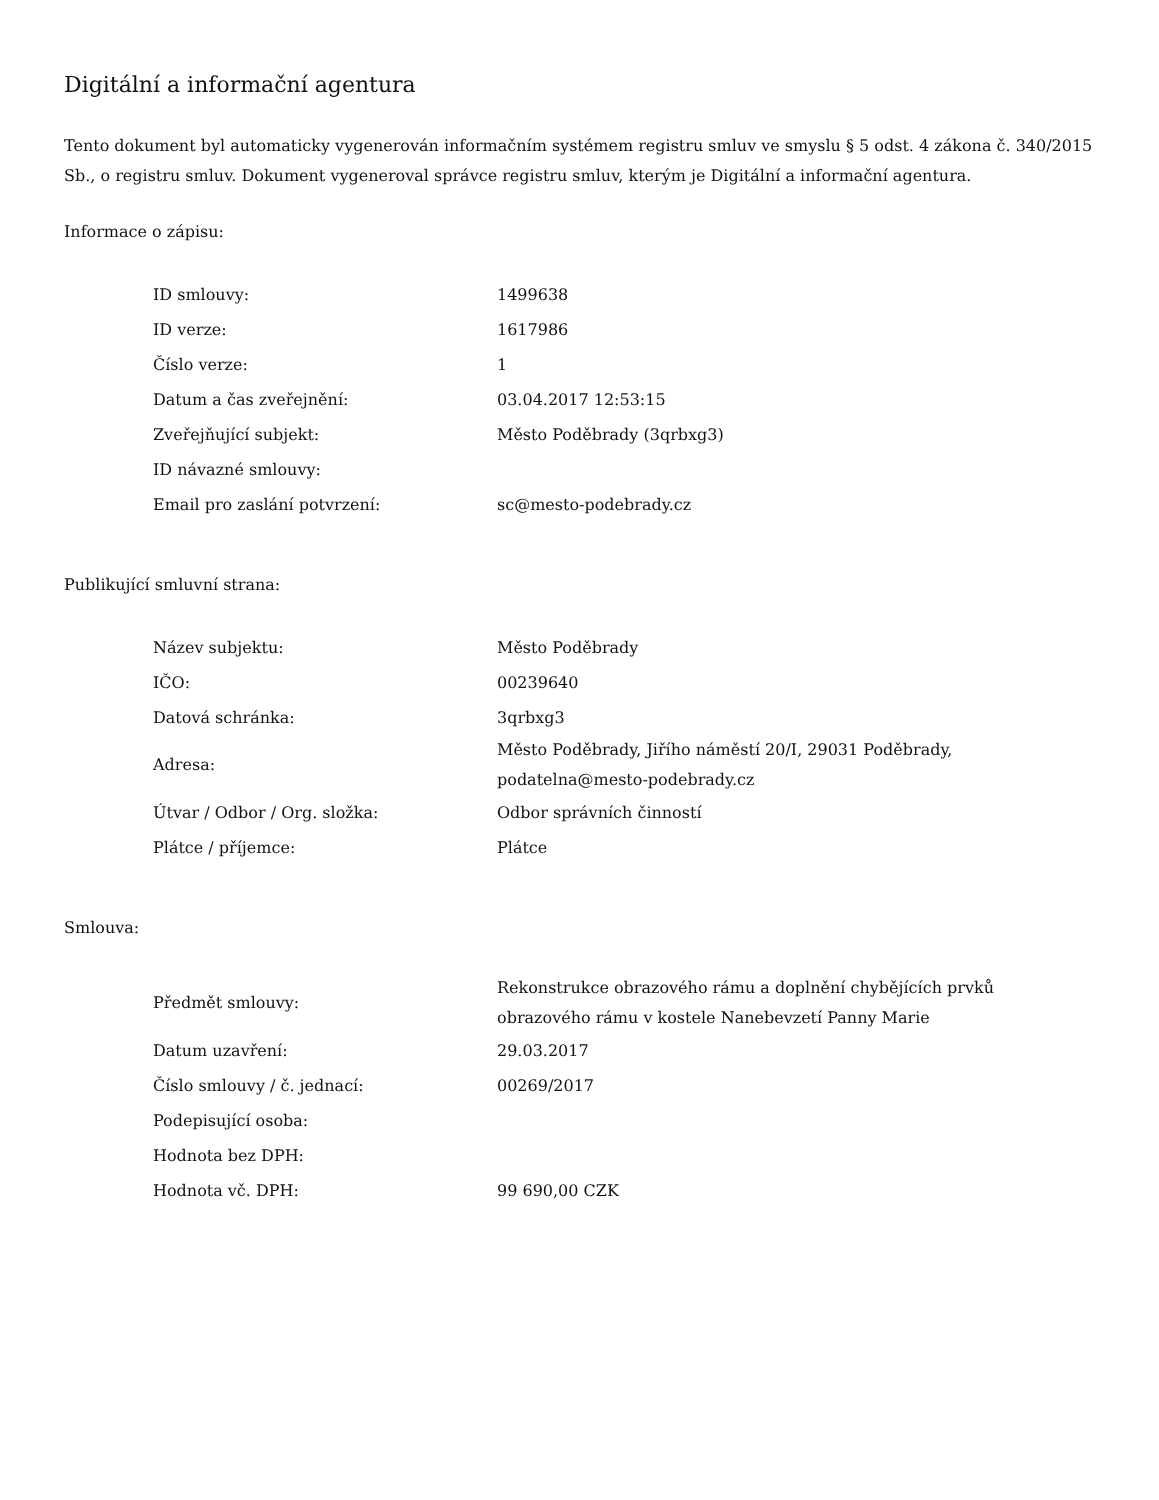Digitální a informační agentura
Tento dokument byl automaticky vygenerován informačním systémem registru smluv ve smyslu § 5 odst. 4 zákona č. 340/2015 Sb., o registru smluv. Dokument vygeneroval správce registru smluv, kterým je Digitální a informační agentura.
Informace o zápisu:
| ID smlouvy: | 1499638 |
| ID verze: | 1617986 |
| Číslo verze: | 1 |
| Datum a čas zveřejnění: | 03.04.2017 12:53:15 |
| Zveřejňující subjekt: | Město Poděbrady (3qrbxg3) |
| ID návazné smlouvy: | |
| Email pro zaslání potvrzení: | sc@mesto-podebrady.cz |
Publikující smluvní strana:
| Název subjektu: | Město Poděbrady |
| IČO: | 00239640 |
| Datová schránka: | 3qrbxg3 |
| Adresa: | Město Poděbrady, Jiřího náměstí 20/I, 29031 Poděbrady, podatelna@mesto-podebrady.cz |
| Útvar / Odbor / Org. složka: | Odbor správních činností |
| Plátce / příjemce: | Plátce |
Smlouva:
| Předmět smlouvy: | Rekonstrukce obrazového rámu a doplnění chybějících prvků obrazového rámu v kostele Nanebevzetí Panny Marie |
| Datum uzavření: | 29.03.2017 |
| Číslo smlouvy / č. jednací: | 00269/2017 |
| Podepisující osoba: | |
| Hodnota bez DPH: | |
| Hodnota vč. DPH: | 99 690,00 CZK |